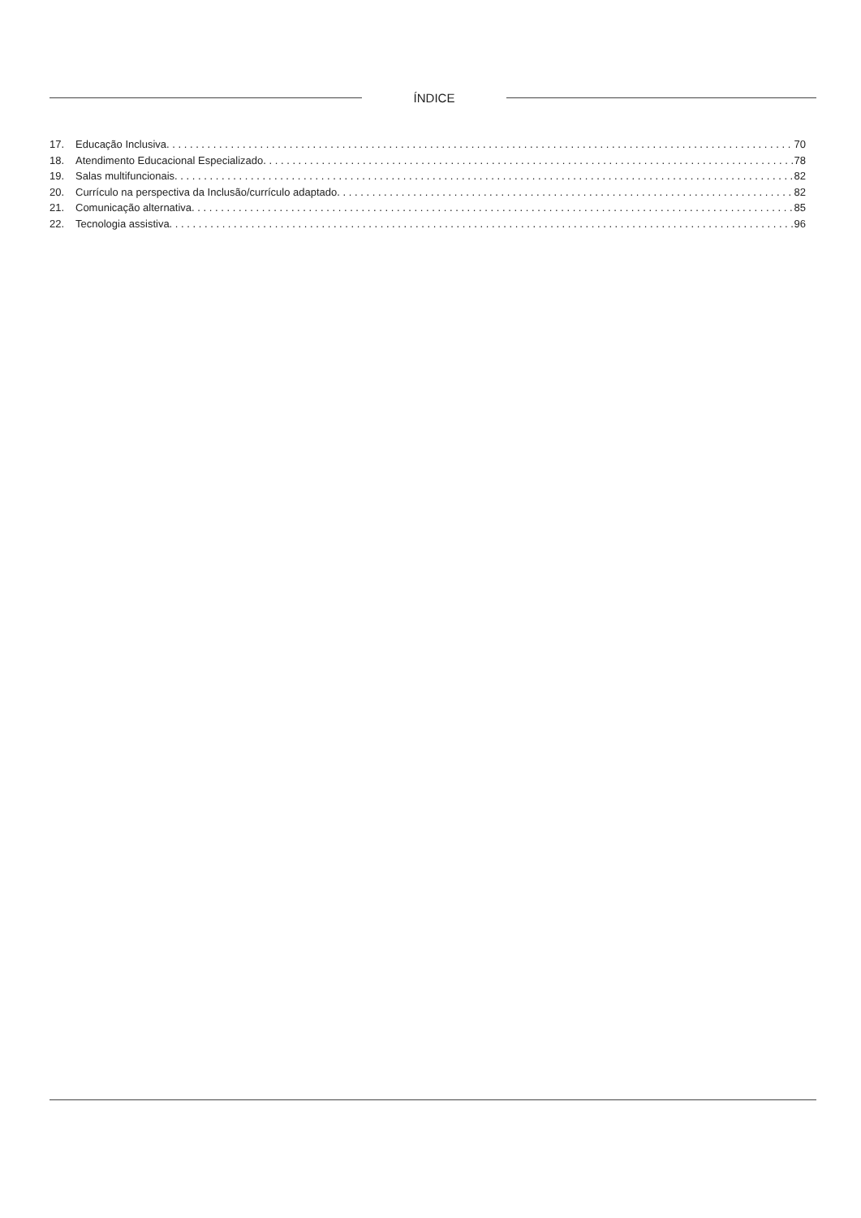ÍNDICE
17. Educação Inclusiva. 70
18. Atendimento Educacional Especializado. 78
19. Salas multifuncionais. 82
20. Currículo na perspectiva da Inclusão/currículo adaptado. 82
21. Comunicação alternativa. 85
22. Tecnologia assistiva. 96